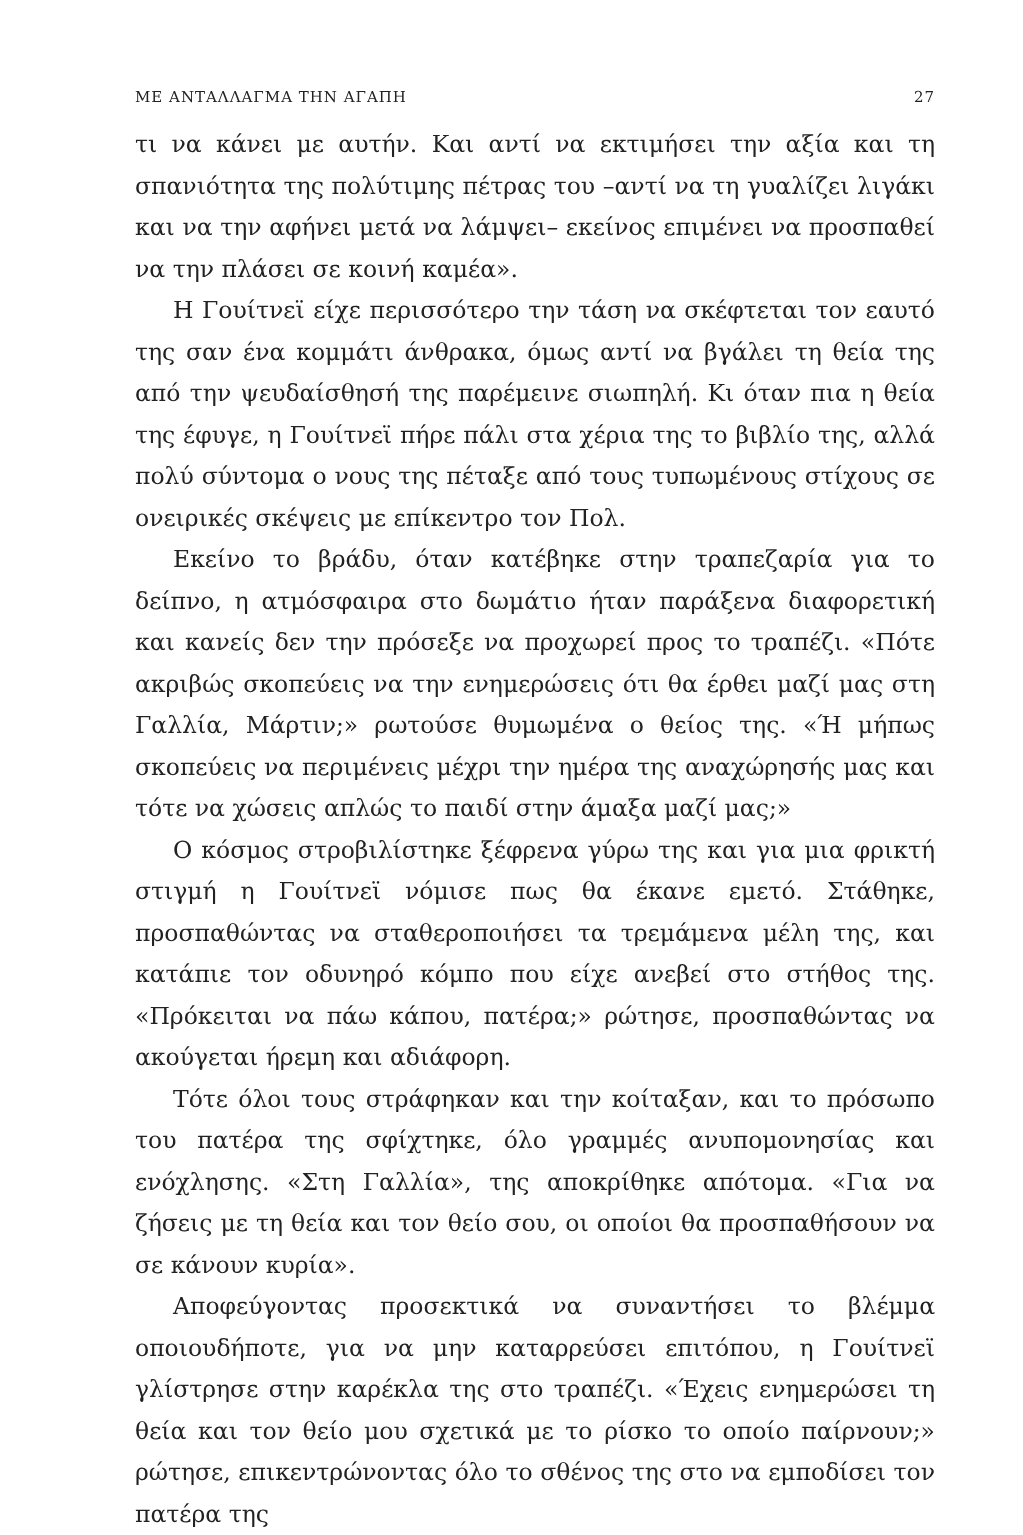ΜΕ ΑΝΤΑΛΛΑΓΜΑ ΤΗΝ ΑΓΑΠΗ 27
τι να κάνει με αυτήν. Και αντί να εκτιμήσει την αξία και τη σπανιότητα της πολύτιμης πέτρας του –αντί να τη γυαλίζει λιγάκι και να την αφήνει μετά να λάμψει– εκείνος επιμένει να προσπαθεί να την πλάσει σε κοινή καμέα».
Η Γουίτνεϊ είχε περισσότερο την τάση να σκέφτεται τον εαυτό της σαν ένα κομμάτι άνθρακα, όμως αντί να βγάλει τη θεία της από την ψευδαίσθησή της παρέμεινε σιωπηλή. Κι όταν πια η θεία της έφυγε, η Γουίτνεϊ πήρε πάλι στα χέρια της το βιβλίο της, αλλά πολύ σύντομα ο νους της πέταξε από τους τυπωμένους στίχους σε ονειρικές σκέψεις με επίκεντρο τον Πολ.
Εκείνο το βράδυ, όταν κατέβηκε στην τραπεζαρία για το δείπνο, η ατμόσφαιρα στο δωμάτιο ήταν παράξενα διαφορετική και κανείς δεν την πρόσεξε να προχωρεί προς το τραπέζι. «Πότε ακριβώς σκοπεύεις να την ενημερώσεις ότι θα έρθει μαζί μας στη Γαλλία, Μάρτιν;» ρωτούσε θυμωμένα ο θείος της. «Ή μήπως σκοπεύεις να περιμένεις μέχρι την ημέρα της αναχώρησής μας και τότε να χώσεις απλώς το παιδί στην άμαξα μαζί μας;»
Ο κόσμος στροβιλίστηκε ξέφρενα γύρω της και για μια φρικτή στιγμή η Γουίτνεϊ νόμισε πως θα έκανε εμετό. Στάθηκε, προσπαθώντας να σταθεροποιήσει τα τρεμάμενα μέλη της, και κατάπιε τον οδυνηρό κόμπο που είχε ανεβεί στο στήθος της. «Πρόκειται να πάω κάπου, πατέρα;» ρώτησε, προσπαθώντας να ακούγεται ήρεμη και αδιάφορη.
Τότε όλοι τους στράφηκαν και την κοίταξαν, και το πρόσωπο του πατέρα της σφίχτηκε, όλο γραμμές ανυπομονησίας και ενόχλησης. «Στη Γαλλία», της αποκρίθηκε απότομα. «Για να ζήσεις με τη θεία και τον θείο σου, οι οποίοι θα προσπαθήσουν να σε κάνουν κυρία».
Αποφεύγοντας προσεκτικά να συναντήσει το βλέμμα οποιουδήποτε, για να μην καταρρεύσει επιτόπου, η Γουίτνεϊ γλίστρησε στην καρέκλα της στο τραπέζι. «Έχεις ενημερώσει τη θεία και τον θείο μου σχετικά με το ρίσκο το οποίο παίρνουν;» ρώτησε, επικεντρώνοντας όλο το σθένος της στο να εμποδίσει τον πατέρα της